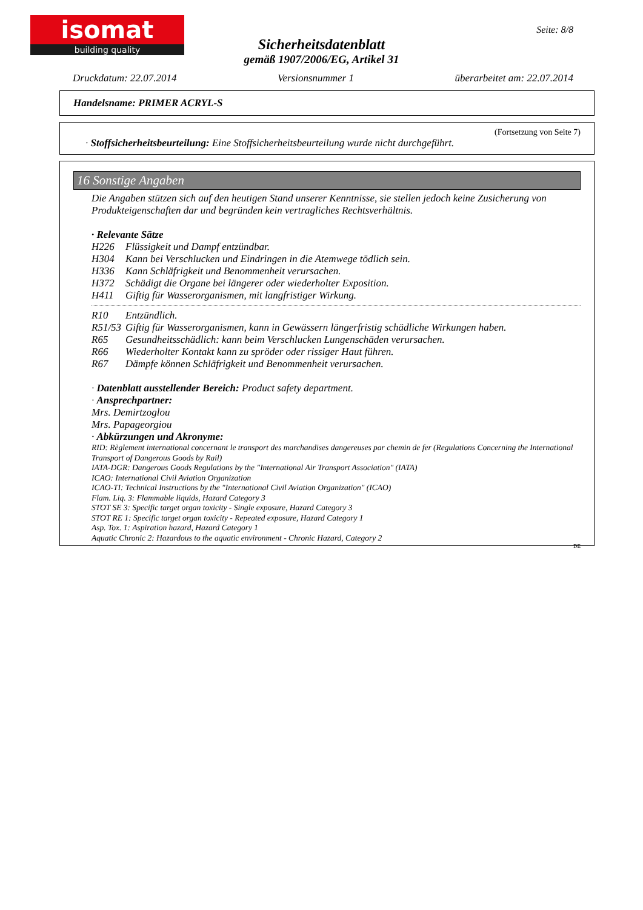isomat
building quality
Seite: 8/8
Sicherheitsdatenblatt
gemäß 1907/2006/EG, Artikel 31
Druckdatum: 22.07.2014 Versionsnummer 1 überarbeitet am: 22.07.2014
Handelsname: PRIMER ACRYL-S
(Fortsetzung von Seite 7)
· Stoffsicherheitsbeurteilung: Eine Stoffsicherheitsbeurteilung wurde nicht durchgeführt.
16 Sonstige Angaben
Die Angaben stützen sich auf den heutigen Stand unserer Kenntnisse, sie stellen jedoch keine Zusicherung von Produkteigenschaften dar und begründen kein vertragliches Rechtsverhältnis.
· Relevante Sätze
H226 Flüssigkeit und Dampf entzündbar.
H304 Kann bei Verschlucken und Eindringen in die Atemwege tödlich sein.
H336 Kann Schläfrigkeit und Benommenheit verursachen.
H372 Schädigt die Organe bei längerer oder wiederholter Exposition.
H411 Giftig für Wasserorganismen, mit langfristiger Wirkung.
R10 Entzündlich.
R51/53 Giftig für Wasserorganismen, kann in Gewässern längerfristig schädliche Wirkungen haben.
R65 Gesundheitsschädlich: kann beim Verschlucken Lungenschäden verursachen.
R66 Wiederholter Kontakt kann zu spröder oder rissiger Haut führen.
R67 Dämpfe können Schläfrigkeit und Benommenheit verursachen.
· Datenblatt ausstellender Bereich: Product safety department.
· Ansprechpartner:
Mrs. Demirtzoglou
Mrs. Papageorgiou
· Abkürzungen und Akronyme:
RID: Règlement international concernant le transport des marchandises dangereuses par chemin de fer (Regulations Concerning the International Transport of Dangerous Goods by Rail)
IATA-DGR: Dangerous Goods Regulations by the "International Air Transport Association" (IATA)
ICAO: International Civil Aviation Organization
ICAO-TI: Technical Instructions by the "International Civil Aviation Organization" (ICAO)
Flam. Liq. 3: Flammable liquids, Hazard Category 3
STOT SE 3: Specific target organ toxicity - Single exposure, Hazard Category 3
STOT RE 1: Specific target organ toxicity - Repeated exposure, Hazard Category 1
Asp. Tox. 1: Aspiration hazard, Hazard Category 1
Aquatic Chronic 2: Hazardous to the aquatic environment - Chronic Hazard, Category 2
DE